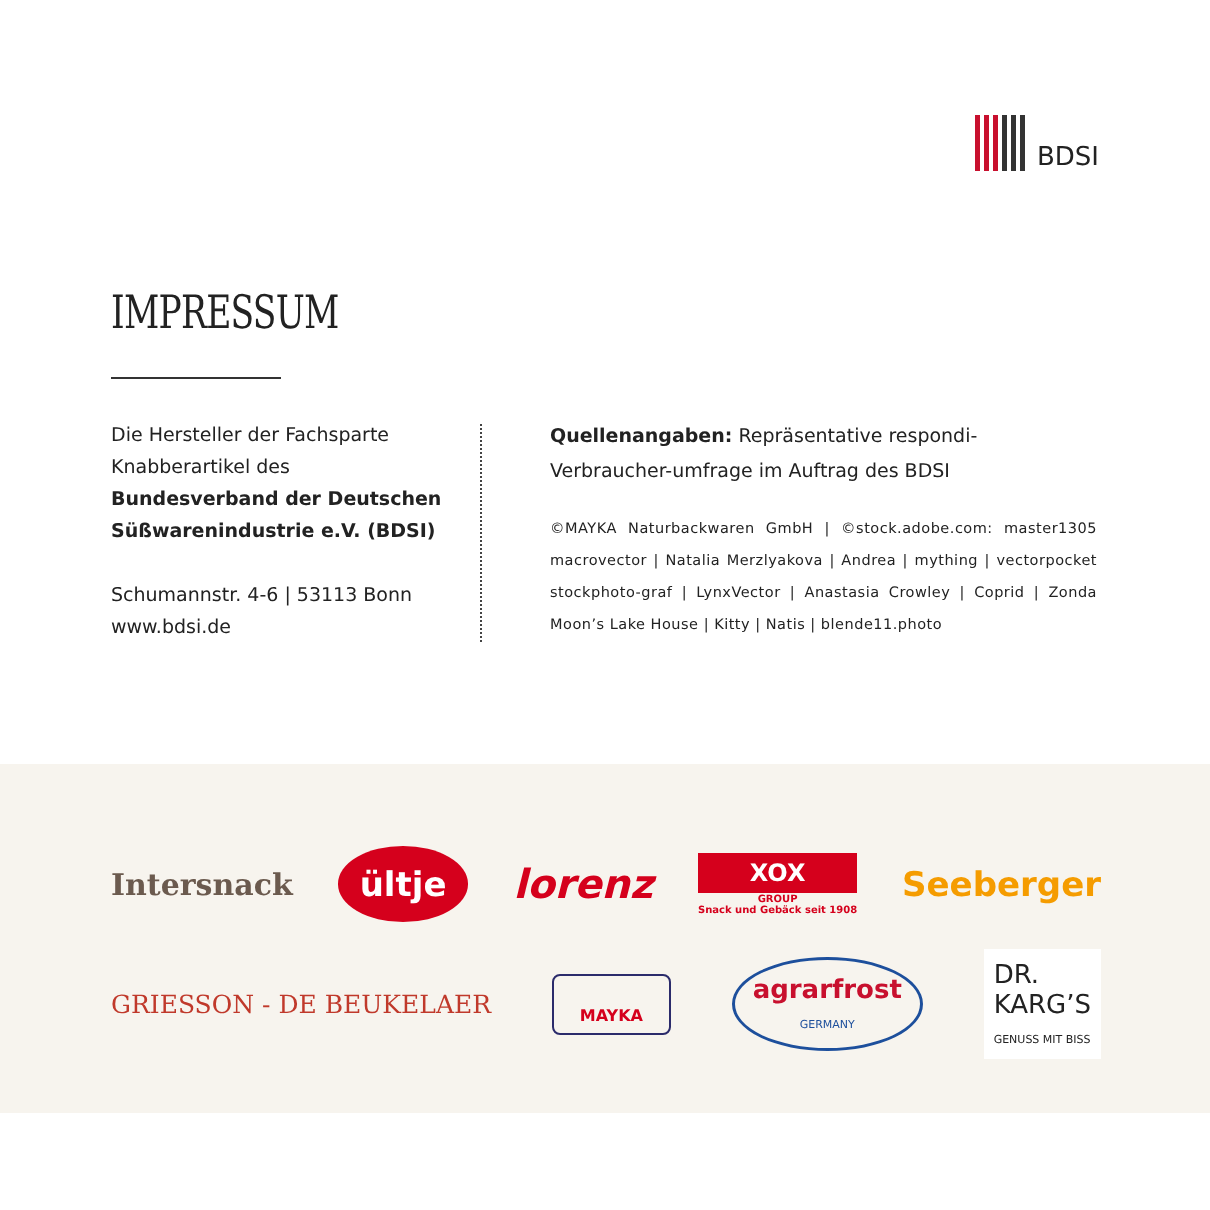BDSI
IMPRESSUM
Die Hersteller der Fachsparte
Knabberartikel des
Bundesverband der Deutschen
Süßwarenindustrie e.V. (BDSI)
Schumannstr. 4-6 | 53113 Bonn
www.bdsi.de
Quellenangaben: Repräsentative respondi-Verbraucher-umfrage im Auftrag des BDSI
©MAYKA Naturbackwaren GmbH | ©stock.adobe.com: master1305 macrovector | Natalia Merzlyakova | Andrea | mything | vectorpocket stockphoto-graf | LynxVector | Anastasia Crowley | Coprid | Zonda Moon’s Lake House | Kitty | Natis | blende11.photo
Intersnack ültje lorenz XOX
GROUP
Snack und Gebäck seit 1908 Seeberger
GRIESSON - DE BEUKELAER MAYKA agrarfrost
GERMANY DR.
KARG’S
GENUSS MIT BISS